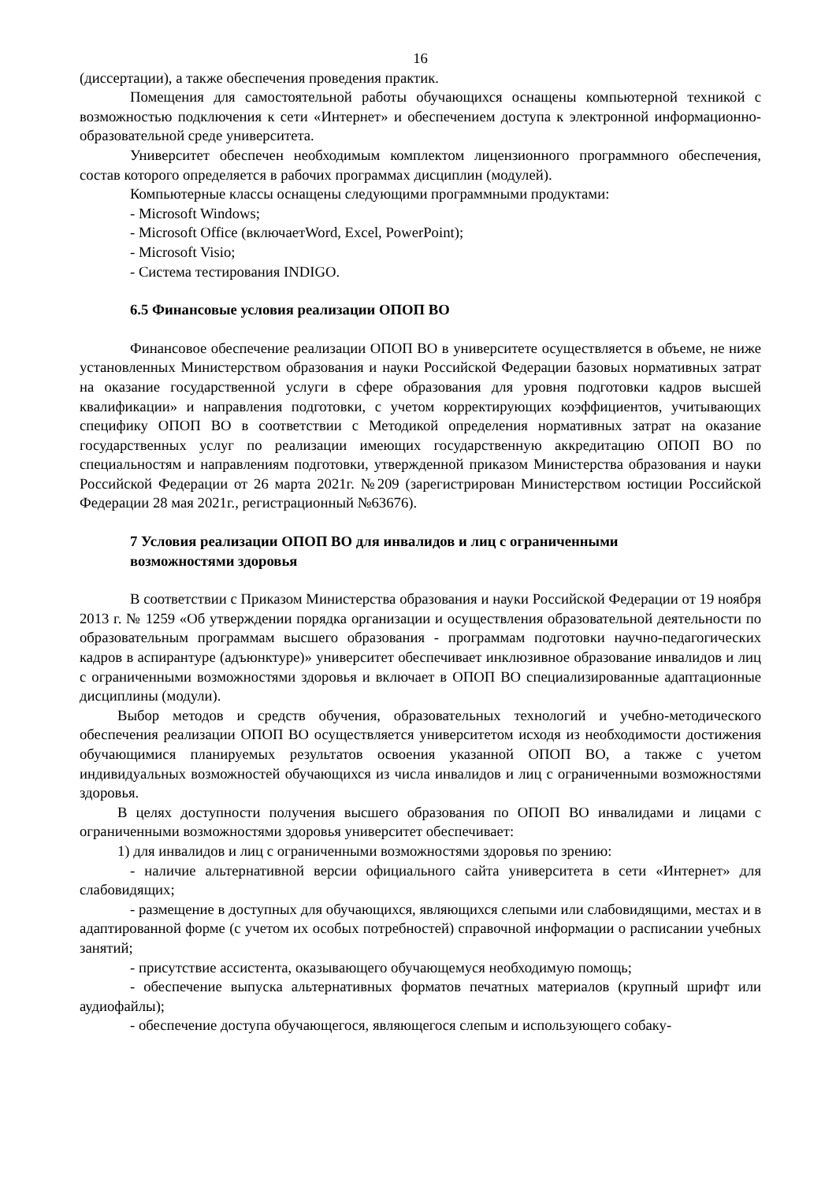16
(диссертации), а также обеспечения проведения практик.
Помещения для самостоятельной работы обучающихся оснащены компьютерной техникой с возможностью подключения к сети «Интернет» и обеспечением доступа к электронной информационно-образовательной среде университета.
Университет обеспечен необходимым комплектом лицензионного программного обеспечения, состав которого определяется в рабочих программах дисциплин (модулей).
Компьютерные классы оснащены следующими программными продуктами:
- Microsoft Windows;
- Microsoft Office (включаетWord, Excel, PowerPoint);
- Microsoft Visio;
- Система тестирования INDIGO.
6.5 Финансовые условия реализации ОПОП ВО
Финансовое обеспечение реализации ОПОП ВО в университете осуществляется в объеме, не ниже установленных Министерством образования и науки Российской Федерации базовых нормативных затрат на оказание государственной услуги в сфере образования для уровня подготовки кадров высшей квалификации» и направления подготовки, с учетом корректирующих коэффициентов, учитывающих специфику ОПОП ВО в соответствии с Методикой определения нормативных затрат на оказание государственных услуг по реализации имеющих государственную аккредитацию ОПОП ВО по специальностям и направлениям подготовки, утвержденной приказом Министерства образования и науки Российской Федерации от 26 марта 2021г. №209 (зарегистрирован Министерством юстиции Российской Федерации 28 мая 2021г., регистрационный №63676).
7 Условия реализации ОПОП ВО для инвалидов и лиц с ограниченными
возможностями здоровья
В соответствии с Приказом Министерства образования и науки Российской Федерации от 19 ноября 2013 г. № 1259 «Об утверждении порядка организации и осуществления образовательной деятельности по образовательным программам высшего образования - программам подготовки научно-педагогических кадров в аспирантуре (адъюнктуре)» университет обеспечивает инклюзивное образование инвалидов и лиц с ограниченными возможностями здоровья и включает в ОПОП ВО специализированные адаптационные дисциплины (модули).
Выбор методов и средств обучения, образовательных технологий и учебно-методического обеспечения реализации ОПОП ВО осуществляется университетом исходя из необходимости достижения обучающимися планируемых результатов освоения указанной ОПОП ВО, а также с учетом индивидуальных возможностей обучающихся из числа инвалидов и лиц с ограниченными возможностями здоровья.
В целях доступности получения высшего образования по ОПОП ВО инвалидами и лицами с ограниченными возможностями здоровья университет обеспечивает:
1) для инвалидов и лиц с ограниченными возможностями здоровья по зрению:
- наличие альтернативной версии официального сайта университета в сети «Интернет» для слабовидящих;
- размещение в доступных для обучающихся, являющихся слепыми или слабовидящими, местах и в адаптированной форме (с учетом их особых потребностей) справочной информации о расписании учебных занятий;
- присутствие ассистента, оказывающего обучающемуся необходимую помощь;
- обеспечение выпуска альтернативных форматов печатных материалов (крупный шрифт или аудиофайлы);
- обеспечение доступа обучающегося, являющегося слепым и использующего собаку-